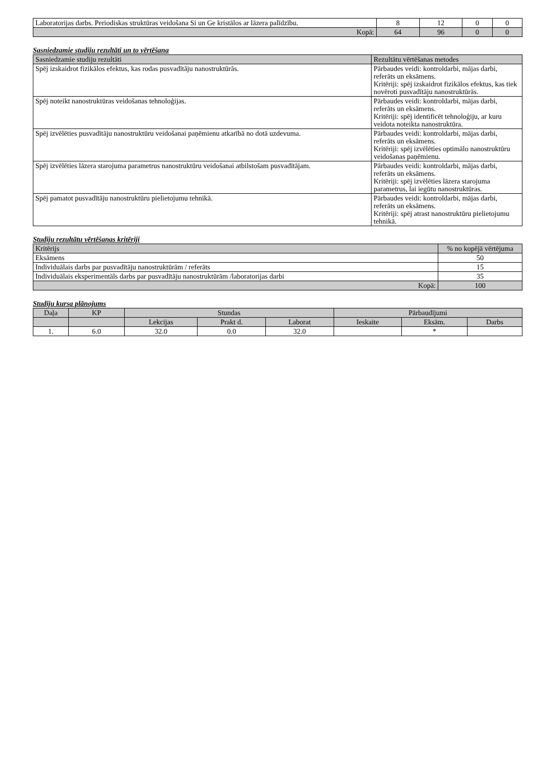| Laboratorijas darbs. Periodiskas struktūras veidošana Si un Ge kristālos ar lāzera palīdzību. | 8 | 12 | 0 | 0 |
| Kopā: | 64 | 96 | 0 | 0 |
Sasniedzamie studiju rezultāti un to vērtēšana
| Sasniedzamie studiju rezultāti | Rezultātu vērtēšanas metodes |
| --- | --- |
| Spēj izskaidrot fizikālos efektus, kas rodas pusvadītāju nanostruktūrās. | Pārbaudes veidi: kontroldarbi, mājas darbi, referāts un eksāmens. Kritēriji: spēj izskaidrot fizikālos efektus, kas tiek novēroti pusvadītāju nanostruktūrās. |
| Spēj noteikt nanostruktūras veidošanas tehnoloģijas. | Pārbaudes veidi: kontroldarbi, mājas darbi, referāts un eksāmens. Kritēriji: spēj identificēt tehnoloģiju, ar kuru veidota noteikta nanostruktūra. |
| Spēj izvēlēties pusvadītāju nanostruktūru veidošanai paņēmienu atkarībā no dotā uzdevuma. | Pārbaudes veidi: kontroldarbi, mājas darbi, referāts un eksāmens. Kritēriji: spēj izvēlēties optimālo nanostruktūru veidošanas paņēmienu. |
| Spēj izvēlēties lāzera starojuma parametrus nanostruktūru veidošanai atbilstošam pusvadītājam. | Pārbaudes veidi: kontroldarbi, mājas darbi, referāts un eksāmens. Kritēriji: spēj izvēlēties lāzera starojuma parametrus, lai iegūtu nanostruktūras. |
| Spēj pamatot pusvadītāju nanostruktūru pielietojumu tehnikā. | Pārbaudes veidi: kontroldarbi, mājas darbi, referāts un eksāmens. Kritēriji: spēj atrast nanostruktūru pielietojumu tehnikā. |
Studiju rezultātu vērtēšanas kritēriji
| Kritērijs | % no kopējā vērtējuma |
| --- | --- |
| Eksāmens | 50 |
| Individuālais darbs par pusvadītāju nanostruktūrām / referāts | 15 |
| Individuālais eksperimentāls darbs par pusvadītāju nanostruktūrām /laboratorijas darbi | 35 |
| Kopā: | 100 |
Studiju kursa plānojums
| Daļa | KP | Stundas | | | Pārbaudījumi | | |
| --- | --- | --- | --- | --- | --- | --- | --- |
| | | Lekcijas | Prakt d. | Laborat | Ieskaite | Eksām. | Darbs |
| 1. | 6.0 | 32.0 | 0.0 | 32.0 | | * | |